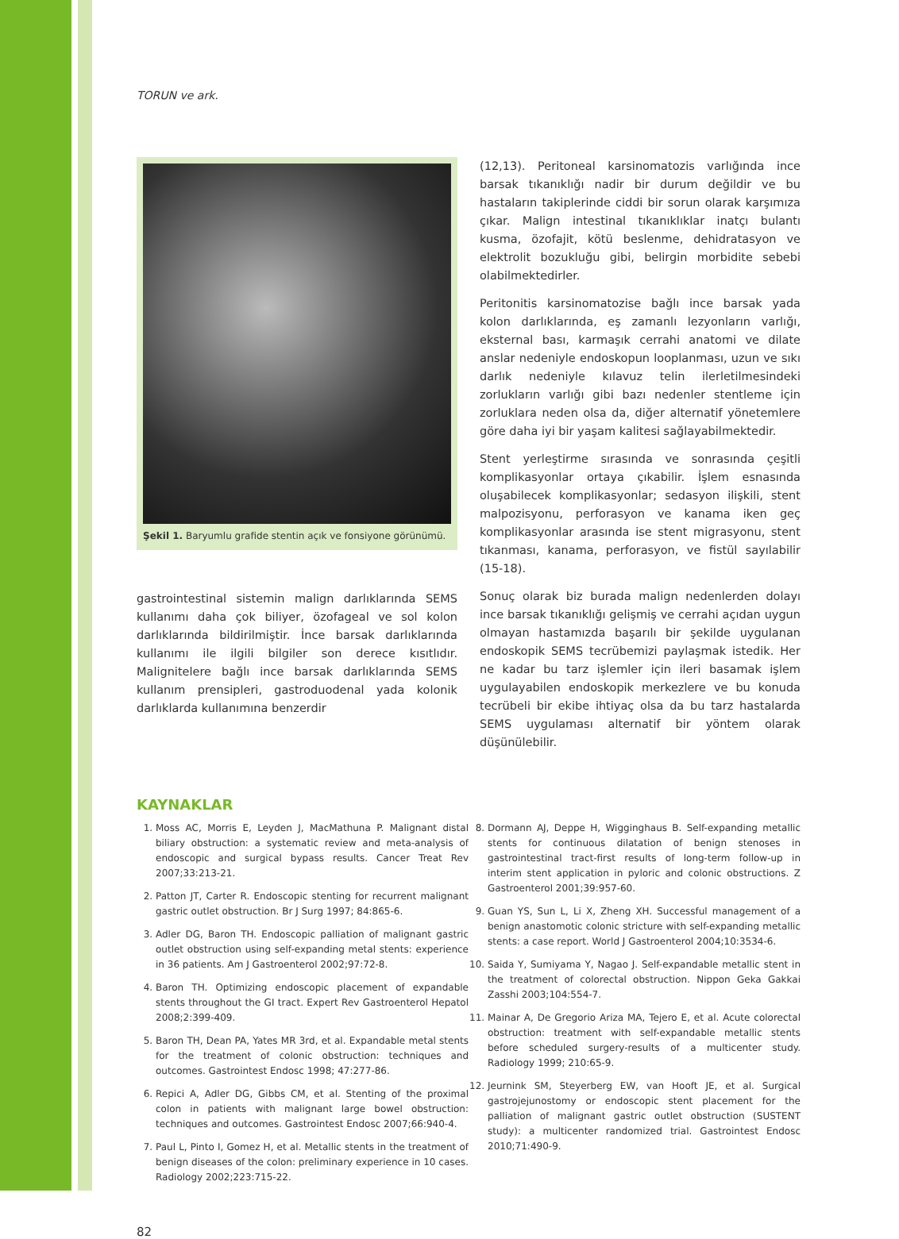TORUN ve ark.
Şekil 1. Baryumlu grafide stentin açık ve fonsiyone görünümü.
gastrointestinal sistemin malign darlıklarında SEMS kullanımı daha çok biliyer, özofageal ve sol kolon darlıklarında bildirilmiştir. İnce barsak darlıklarında kullanımı ile ilgili bilgiler son derece kısıtlıdır. Malignitelere bağlı ince barsak darlıklarında SEMS kullanım prensipleri, gastroduodenal yada kolonik darlıklarda kullanımına benzerdir
(12,13). Peritoneal karsinomatozis varlığında ince barsak tıkanıklığı nadir bir durum değildir ve bu hastaların takiplerinde ciddi bir sorun olarak karşımıza çıkar. Malign intestinal tıkanıklıklar inatçı bulantı kusma, özofajit, kötü beslenme, dehidratasyon ve elektrolit bozukluğu gibi, belirgin morbidite sebebi olabilmektedirler.
Peritonitis karsinomatozise bağlı ince barsak yada kolon darlıklarında, eş zamanlı lezyonların varlığı, eksternal bası, karmaşık cerrahi anatomi ve dilate anslar nedeniyle endoskopun looplanması, uzun ve sıkı darlık nedeniyle kılavuz telin ilerletilmesindeki zorlukların varlığı gibi bazı nedenler stentleme için zorluklara neden olsa da, diğer alternatif yönetemlere göre daha iyi bir yaşam kalitesi sağlayabilmektedir.
Stent yerleştirme sırasında ve sonrasında çeşitli komplikasyonlar ortaya çıkabilir. İşlem esnasında oluşabilecek komplikasyonlar; sedasyon ilişkili, stent malpozisyonu, perforasyon ve kanama iken geç komplikasyonlar arasında ise stent migrasyonu, stent tıkanması, kanama, perforasyon, ve fistül sayılabilir (15-18).
Sonuç olarak biz burada malign nedenlerden dolayı ince barsak tıkanıklığı gelişmiş ve cerrahi açıdan uygun olmayan hastamızda başarılı bir şekilde uygulanan endoskopik SEMS tecrübemizi paylaşmak istedik. Her ne kadar bu tarz işlemler için ileri basamak işlem uygulayabilen endoskopik merkezlere ve bu konuda tecrübeli bir ekibe ihtiyaç olsa da bu tarz hastalarda SEMS uygulaması alternatif bir yöntem olarak düşünülebilir.
KAYNAKLAR
1. Moss AC, Morris E, Leyden J, MacMathuna P. Malignant distal biliary obstruction: a systematic review and meta-analysis of endoscopic and surgical bypass results. Cancer Treat Rev 2007;33:213-21.
2. Patton JT, Carter R. Endoscopic stenting for recurrent malignant gastric outlet obstruction. Br J Surg 1997; 84:865-6.
3. Adler DG, Baron TH. Endoscopic palliation of malignant gastric outlet obstruction using self-expanding metal stents: experience in 36 patients. Am J Gastroenterol 2002;97:72-8.
4. Baron TH. Optimizing endoscopic placement of expandable stents throughout the GI tract. Expert Rev Gastroenterol Hepatol 2008;2:399-409.
5. Baron TH, Dean PA, Yates MR 3rd, et al. Expandable metal stents for the treatment of colonic obstruction: techniques and outcomes. Gastrointest Endosc 1998; 47:277-86.
6. Repici A, Adler DG, Gibbs CM, et al. Stenting of the proximal colon in patients with malignant large bowel obstruction: techniques and outcomes. Gastrointest Endosc 2007;66:940-4.
7. Paul L, Pinto I, Gomez H, et al. Metallic stents in the treatment of benign diseases of the colon: preliminary experience in 10 cases. Radiology 2002;223:715-22.
8. Dormann AJ, Deppe H, Wigginghaus B. Self-expanding metallic stents for continuous dilatation of benign stenoses in gastrointestinal tract-first results of long-term follow-up in interim stent application in pyloric and colonic obstructions. Z Gastroenterol 2001;39:957-60.
9. Guan YS, Sun L, Li X, Zheng XH. Successful management of a benign anastomotic colonic stricture with self-expanding metallic stents: a case report. World J Gastroenterol 2004;10:3534-6.
10. Saida Y, Sumiyama Y, Nagao J. Self-expandable metallic stent in the treatment of colorectal obstruction. Nippon Geka Gakkai Zasshi 2003;104:554-7.
11. Mainar A, De Gregorio Ariza MA, Tejero E, et al. Acute colorectal obstruction: treatment with self-expandable metallic stents before scheduled surgery-results of a multicenter study. Radiology 1999; 210:65-9.
12. Jeurnink SM, Steyerberg EW, van Hooft JE, et al. Surgical gastrojejunostomy or endoscopic stent placement for the palliation of malignant gastric outlet obstruction (SUSTENT study): a multicenter randomized trial. Gastrointest Endosc 2010;71:490-9.
82